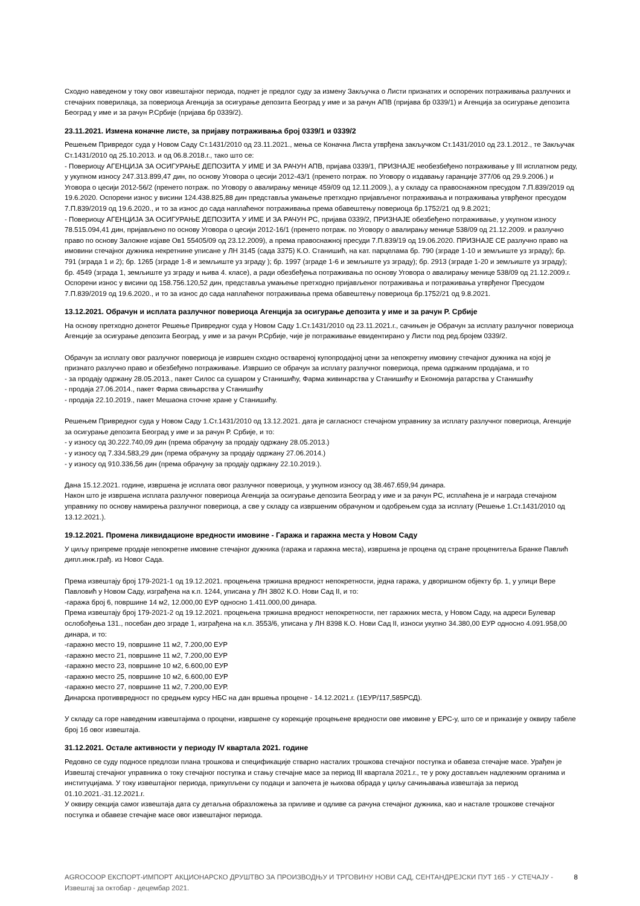Сходно наведеном у току овог извештајног периода, поднет је предлог суду за измену Закључка о Листи признатих и оспорених потраживања разлучних и стечајних поверилаца, за повериоца Агенција за осигурање депозита Београд у име и за рачун АПВ (пријава бр 0339/1) и Агенција за осигурање депозита Београд у име и за рачун Р.Србије (пријава бр 0339/2).
23.11.2021. Измена коначне листе, за пријаву потраживања број 0339/1 и 0339/2
Решењем Привредог суда у Новом Саду Ст.1431/2010 од 23.11.2021., мења се Коначна Листа утврђена закључком Ст.1431/2010 од 23.1.2012., те Закључак Ст.1431/2010 од 25.10.2013. и од 06.8.2018.г., тако што се:
- Повериоцу АГЕНЦИЈА ЗА ОСИГУРАЊЕ ДЕПОЗИТА У ИМЕ И ЗА РАЧУН АПВ, пријава 0339/1, ПРИЗНАЈЕ необезбеђено потраживање у III исплатном реду, у укупном износу 247.313.899,47 дин, по основу Уговора о цесији 2012-43/1 (пренето потраж. по Уговору о издавању гаранције 377/06 од 29.9.2006.) и Уговора о цесији 2012-56/2 (пренето потраж. по Уговору о авалирању менице 459/09 од 12.11.2009.), а у складу са правоснажном пресудом 7.П.839/2019 од 19.6.2020. Оспорени износ у висини 124.438.825,88 дин представља умањење претходно пријављеног потраживања и потраживања утврђеног пресудом 7.П.839/2019 од 19.6.2020., и то за износ до сада наплаћеног потраживања према обавештењу повериоца бр.1752/21 од 9.8.2021;
- Повериоцу АГЕНЦИЈА ЗА ОСИГУРАЊЕ ДЕПОЗИТА У ИМЕ И ЗА РАЧУН РС, пријава 0339/2, ПРИЗНАЈЕ обезбеђено потраживање, у укупном износу 78.515.094,41 дин, пријављено по основу Уговора о цесији 2012-16/1 (пренето потраж. по Уговору о авалирању менице 538/09 од 21.12.2009. и разлучно право по основу Заложне изјаве Ов1 55405/09 од 23.12.2009), а према правоснажној пресуди 7.П.839/19 од 19.06.2020. ПРИЗНАЈЕ СЕ разлучно право на имовини стечајног дужника некретнине уписане у ЛН 3145 (сада 3375) К.О. Станишић, на кат. парцелама бр. 790 (зграде 1-10 и земљиште уз зграду); бр. 791 (зграда 1 и 2); бр. 1265 (зграде 1-8 и земљиште уз зграду ); бр. 1997 (зграде 1-6 и земљиште уз зграду); бр. 2913 (зграде 1-20 и земљиште уз зграду); бр. 4549 (зграда 1, земљиште уз зграду и њива 4. класе), а ради обезбеђења потраживања по основу Уговора о авалирању менице 538/09 од 21.12.2009.г. Оспорени износ у висини од 158.756.120,52 дин, представља умањење претходно пријављеног потраживања и потраживања утврђеног Пресудом 7.П.839/2019 од 19.6.2020., и то за износ до сада наплаћеног потраживања према обавештењу повериоца бр.1752/21 од 9.8.2021.
13.12.2021. Обрачун и исплата разлучног повериоца Агенција за осигурање депозита у име и за рачун Р. Србије
На основу претходно донетог Решење Привредног суда у Новом Саду 1.Ст.1431/2010 од 23.11.2021.г., сачињен је Обрачун за исплату разлучног повериоца Агенције за осигурање депозита Београд, у име и за рачун Р.Србије, чије је потраживање евидентирано у Листи под ред.бројем 0339/2.
Обрачун за исплату овог разлучног повериоца је извршен сходно оствареној купопродајној цени за непокретну имовину стечајног дужника на којој је признато разлучно право и обезбеђено потраживање. Извршио се обрачун за исплату разлучног повериоца, према одржаним продајама, и то
- за продају одржану 28.05.2013., пакет Силос са сушаром у Станишићу, Фарма живинарства у Станишићу и Економија ратарства у Станишићу
- продаја 27.06.2014., пакет Фарма свињарства у Станишићу
- продаја 22.10.2019., пакет Мешаона сточне хране у Станишићу.
Решењем Привредног суда у Новом Саду 1.Ст.1431/2010 од 13.12.2021. дата је сагласност стечајном управнику за исплату разлучног повериоца, Агенције за осигурање депозита Београд у име и за рачун Р. Србије, и то:
- у износу од 30.222.740,09 дин (према обрачуну за продају одржану 28.05.2013.)
- у износу од 7.334.583,29 дин (према обрачуну за продају одржану 27.06.2014.)
- у износу од 910.336,56 дин (према обрачуну за продају одржану 22.10.2019.).
Дана 15.12.2021. године, извршена је исплата овог разлучног повериоца, у укупном износу од 38.467.659,94 динара.
Након што је извршена исплата разлучног повериоца Агенција за осигурање депозита Београд у име и за рачун РС, исплаћена је и награда стечајном управнику по основу намирења разлучног повериоца, а све у складу са извршеним обрачуном и одобрењем суда за исплату (Решење 1.Ст.1431/2010 од 13.12.2021.).
19.12.2021. Промена ликвидационе вредности имовине - Гаража и гаражна места у Новом Саду
У циљу припреме продаје непокретне имовине стечајног дужника (гаража и гаражна места), извршена је процена од стране проценитеља Бранке Павлић дипл.инж.грађ. из Новог Сада.
Према извештају број 179-2021-1 од 19.12.2021. процењена тржишна вредност непокретности, једна гаража, у дворишном објекту бр. 1, у улици Вере Павловић у Новом Саду, изграђена на к.п. 1244, уписана у ЛН 3802 К.О. Нови Сад II, и то:
-гаража број 6, површине 14 м2, 12.000,00 ЕУР односно 1.411.000,00 динара.
Према извештају број 179-2021-2 од 19.12.2021. процењена тржишна вредност непокретности, пет гаражних места, у Новом Саду, на адреси Булевар ослобођења 131., посебан део зграде 1, изграђена на к.п. 3553/6, уписана у ЛН 8398 К.О. Нови Сад II, износи укупно 34.380,00 ЕУР односно 4.091.958,00 динара, и то:
-гаражно место 19, површине 11 м2, 7.200,00 ЕУР
-гаражно место 21, површине 11 м2, 7.200,00 ЕУР
-гаражно место 23, површине 10 м2, 6.600,00 ЕУР
-гаражно место 25, површине 10 м2, 6.600,00 ЕУР
-гаражно место 27, површине 11 м2, 7.200,00 ЕУР.
Динарска противвредност по средњем курсу НБС на дан вршења процене - 14.12.2021.г. (1ЕУР/117,585РСД).
У складу са горе наведеним извештајима о процени, извршене су корекције процењене вредности ове имовине у ЕРС-у, што се и приказије у оквиру табеле број 1б овог извештаја.
31.12.2021. Остале активности у периоду IV квартала 2021. године
Редовно се суду подносе предлози плана трошкова и спецификације стварно насталих трошкова стечајног поступка и обавеза стечајне масе. Урађен је Извештај стечајног управника о току стечајног поступка и стању стечајне масе за период III квартала 2021.г., те у року достављен надлежним органима и институцијама. У току извештајног периода, прикупљени су подаци и започета је њихова обрада у циљу сачињавања извештаја за период 01.10.2021.-31.12.2021.г.
У оквиру секција самог извештаја дата су детаљна образложења за приливе и одливе са рачуна стечајног дужника, као и настале трошкове стечајног поступка и обавезе стечајне масе овог извештајног периода.
AGROCOOP ЕКСПОРТ-ИМПОРТ АКЦИОНАРСКО ДРУШТВО ЗА ПРОИЗВОДЊУ И ТРГОВИНУ НОВИ САД, СЕНТАНДРЕЈСКИ ПУТ 165 - У СТЕЧАЈУ - Извештај за октобар - децембар 2021. 8